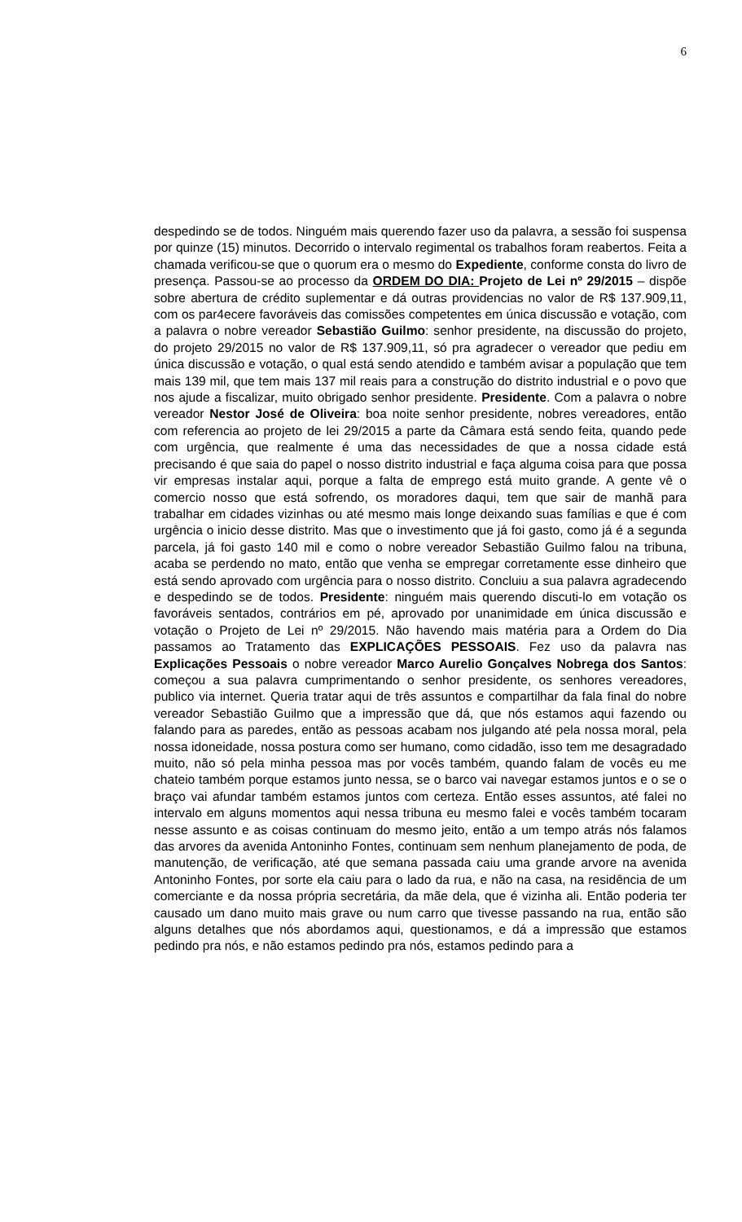6
despedindo se de todos. Ninguém mais querendo fazer uso da palavra, a sessão foi suspensa por quinze (15) minutos. Decorrido o intervalo regimental os trabalhos foram reabertos. Feita a chamada verificou-se que o quorum era o mesmo do Expediente, conforme consta do livro de presença. Passou-se ao processo da ORDEM DO DIA: Projeto de Lei nº 29/2015 – dispõe sobre abertura de crédito suplementar e dá outras providencias no valor de R$ 137.909,11, com os par4ecere favoráveis das comissões competentes em única discussão e votação, com a palavra o nobre vereador Sebastião Guilmo: senhor presidente, na discussão do projeto, do projeto 29/2015 no valor de R$ 137.909,11, só pra agradecer o vereador que pediu em única discussão e votação, o qual está sendo atendido e também avisar a população que tem mais 139 mil, que tem mais 137 mil reais para a construção do distrito industrial e o povo que nos ajude a fiscalizar, muito obrigado senhor presidente. Presidente. Com a palavra o nobre vereador Nestor José de Oliveira: boa noite senhor presidente, nobres vereadores, então com referencia ao projeto de lei 29/2015 a parte da Câmara está sendo feita, quando pede com urgência, que realmente é uma das necessidades de que a nossa cidade está precisando é que saia do papel o nosso distrito industrial e faça alguma coisa para que possa vir empresas instalar aqui, porque a falta de emprego está muito grande. A gente vê o comercio nosso que está sofrendo, os moradores daqui, tem que sair de manhã para trabalhar em cidades vizinhas ou até mesmo mais longe deixando suas famílias e que é com urgência o inicio desse distrito. Mas que o investimento que já foi gasto, como já é a segunda parcela, já foi gasto 140 mil e como o nobre vereador Sebastião Guilmo falou na tribuna, acaba se perdendo no mato, então que venha se empregar corretamente esse dinheiro que está sendo aprovado com urgência para o nosso distrito. Concluiu a sua palavra agradecendo e despedindo se de todos. Presidente: ninguém mais querendo discuti-lo em votação os favoráveis sentados, contrários em pé, aprovado por unanimidade em única discussão e votação o Projeto de Lei nº 29/2015. Não havendo mais matéria para a Ordem do Dia passamos ao Tratamento das EXPLICAÇÕES PESSOAIS. Fez uso da palavra nas Explicações Pessoais o nobre vereador Marco Aurelio Gonçalves Nobrega dos Santos: começou a sua palavra cumprimentando o senhor presidente, os senhores vereadores, publico via internet. Queria tratar aqui de três assuntos e compartilhar da fala final do nobre vereador Sebastião Guilmo que a impressão que dá, que nós estamos aqui fazendo ou falando para as paredes, então as pessoas acabam nos julgando até pela nossa moral, pela nossa idoneidade, nossa postura como ser humano, como cidadão, isso tem me desagradado muito, não só pela minha pessoa mas por vocês também, quando falam de vocês eu me chateio também porque estamos junto nessa, se o barco vai navegar estamos juntos e o se o braço vai afundar também estamos juntos com certeza. Então esses assuntos, até falei no intervalo em alguns momentos aqui nessa tribuna eu mesmo falei e vocês também tocaram nesse assunto e as coisas continuam do mesmo jeito, então a um tempo atrás nós falamos das arvores da avenida Antoninho Fontes, continuam sem nenhum planejamento de poda, de manutenção, de verificação, até que semana passada caiu uma grande arvore na avenida Antoninho Fontes, por sorte ela caiu para o lado da rua, e não na casa, na residência de um comerciante e da nossa própria secretária, da mãe dela, que é vizinha ali. Então poderia ter causado um dano muito mais grave ou num carro que tivesse passando na rua, então são alguns detalhes que nós abordamos aqui, questionamos, e dá a impressão que estamos pedindo pra nós, e não estamos pedindo pra nós, estamos pedindo para a